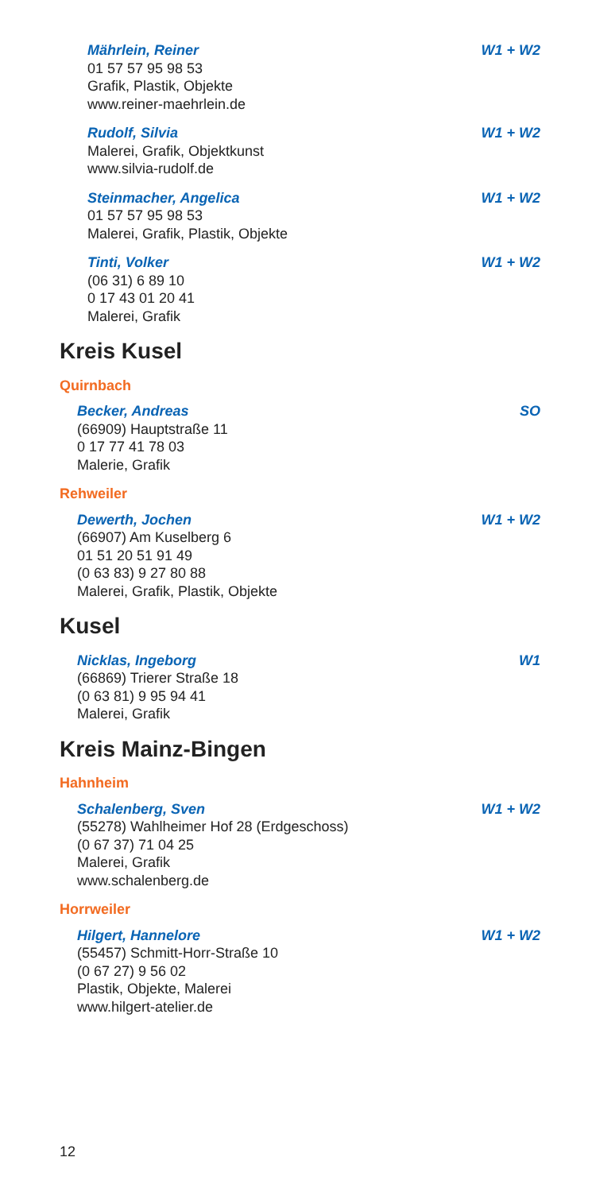Mährlein, Reiner W1 + W2
01 57 57 95 98 53
Grafik, Plastik, Objekte
www.reiner-maehrlein.de
Rudolf, Silvia W1 + W2
Malerei, Grafik, Objektkunst
www.silvia-rudolf.de
Steinmacher, Angelica W1 + W2
01 57 57 95 98 53
Malerei, Grafik, Plastik, Objekte
Tinti, Volker W1 + W2
(06 31) 6 89 10
0 17 43 01 20 41
Malerei, Grafik
Kreis Kusel
Quirnbach
Becker, Andreas SO
(66909) Hauptstraße 11
0 17 77 41 78 03
Malerie, Grafik
Rehweiler
Dewerth, Jochen W1 + W2
(66907) Am Kuselberg 6
01 51 20 51 91 49
(0 63 83) 9 27 80 88
Malerei, Grafik, Plastik, Objekte
Kusel
Nicklas, Ingeborg W1
(66869) Trierer Straße 18
(0 63 81) 9 95 94 41
Malerei, Grafik
Kreis Mainz-Bingen
Hahnheim
Schalenberg, Sven W1 + W2
(55278) Wahlheimer Hof 28 (Erdgeschoss)
(0 67 37) 71 04 25
Malerei, Grafik
www.schalenberg.de
Horrweiler
Hilgert, Hannelore W1 + W2
(55457) Schmitt-Horr-Straße 10
(0 67 27) 9 56 02
Plastik, Objekte, Malerei
www.hilgert-atelier.de
12